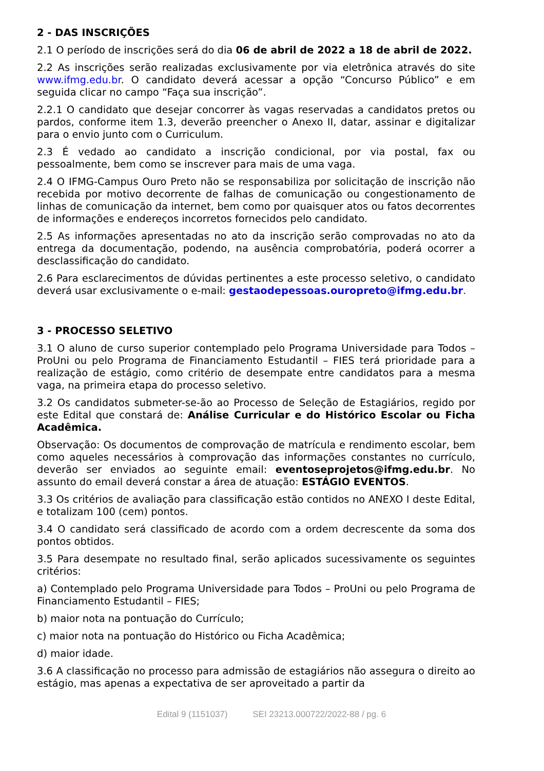2 - DAS INSCRIÇÕES
2.1 O período de inscrições será do dia 06 de abril de 2022 a 18 de abril de 2022.
2.2 As inscrições serão realizadas exclusivamente por via eletrônica através do site www.ifmg.edu.br. O candidato deverá acessar a opção “Concurso Público” e em seguida clicar no campo “Faça sua inscrição”.
2.2.1 O candidato que desejar concorrer às vagas reservadas a candidatos pretos ou pardos, conforme item 1.3, deverão preencher o Anexo II, datar, assinar e digitalizar para o envio junto com o Curriculum.
2.3 É vedado ao candidato a inscrição condicional, por via postal, fax ou pessoalmente, bem como se inscrever para mais de uma vaga.
2.4 O IFMG-Campus Ouro Preto não se responsabiliza por solicitação de inscrição não recebida por motivo decorrente de falhas de comunicação ou congestionamento de linhas de comunicação da internet, bem como por quaisquer atos ou fatos decorrentes de informações e endereços incorretos fornecidos pelo candidato.
2.5 As informações apresentadas no ato da inscrição serão comprovadas no ato da entrega da documentação, podendo, na ausência comprobatória, poderá ocorrer a desclassificação do candidato.
2.6 Para esclarecimentos de dúvidas pertinentes a este processo seletivo, o candidato deverá usar exclusivamente o e-mail: gestaodepessoas.ouropreto@ifmg.edu.br.
3 - PROCESSO SELETIVO
3.1 O aluno de curso superior contemplado pelo Programa Universidade para Todos – ProUni ou pelo Programa de Financiamento Estudantil – FIES terá prioridade para a realização de estágio, como critério de desempate entre candidatos para a mesma vaga, na primeira etapa do processo seletivo.
3.2 Os candidatos submeter-se-ão ao Processo de Seleção de Estagiários, regido por este Edital que constará de: Análise Curricular e do Histórico Escolar ou Ficha Acadêmica.
Observação: Os documentos de comprovação de matrícula e rendimento escolar, bem como aqueles necessários à comprovação das informações constantes no currículo, deverão ser enviados ao seguinte email: eventoseprojetos@ifmg.edu.br. No assunto do email deverá constar a área de atuação: ESTÁGIO EVENTOS.
3.3 Os critérios de avaliação para classificação estão contidos no ANEXO I deste Edital, e totalizam 100 (cem) pontos.
3.4 O candidato será classificado de acordo com a ordem decrescente da soma dos pontos obtidos.
3.5 Para desempate no resultado final, serão aplicados sucessivamente os seguintes critérios:
a) Contemplado pelo Programa Universidade para Todos – ProUni ou pelo Programa de Financiamento Estudantil – FIES;
b) maior nota na pontuação do Currículo;
c) maior nota na pontuação do Histórico ou Ficha Acadêmica;
d) maior idade.
3.6 A classificação no processo para admissão de estagiários não assegura o direito ao estágio, mas apenas a expectativa de ser aproveitado a partir da
Edital 9 (1151037) SEI 23213.000722/2022-88 / pg. 6